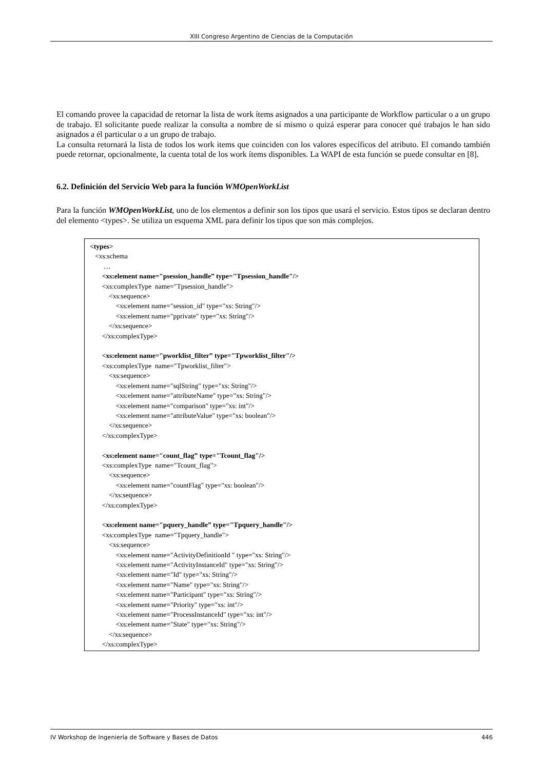XIII Congreso Argentino de Ciencias de la Computación
El comando provee la capacidad de retornar la lista de work ítems asignados a una participante de Workflow particular o a un grupo de trabajo. El solicitante puede realizar la consulta a nombre de sí mismo o quizá esperar para conocer qué trabajos le han sido asignados a él particular o a un grupo de trabajo.
La consulta retornará la lista de todos los work items que coinciden con los valores específicos del atributo. El comando también puede retornar, opcionalmente, la cuenta total de los work ítems disponibles. La WAPI de esta función se puede consultar en [8].
6.2. Definición del Servicio Web para la función WMOpenWorkList
Para la función WMOpenWorkList, uno de los elementos a definir son los tipos que usará el servicio. Estos tipos se declaran dentro del elemento <types>. Se utiliza un esquema XML para definir los tipos que son más complejos.
<types>
<xs:schema
…
<xs:element name="psession_handle” type="Tpsession_handle"/>
<xs:complexType name="Tpsession_handle">
<xs:sequence>
<xs:element name="session_id" type="xs: String"/>
<xs:element name="pprivate" type="xs: String"/>
</xs:sequence>
</xs:complexType>
<xs:element name="pworklist_filter” type="Tpworklist_filter"/>
<xs:complexType name="Tpworklist_filter">
<xs:sequence>
<xs:element name="sqlString" type="xs: String"/>
<xs:element name="attributeName" type="xs: String"/>
<xs:element name="comparison" type="xs: int"/>
<xs:element name="attributeValue" type="xs: boolean"/>
</xs:sequence>
</xs:complexType>
<xs:element name="count_flag” type="Tcount_flag"/>
<xs:complexType name="Tcount_flag">
<xs:sequence>
<xs:element name="countFlag" type="xs: boolean"/>
</xs:sequence>
</xs:complexType>
<xs:element name="pquery_handle” type="Tpquery_handle"/>
<xs:complexType name="Tpquery_handle">
<xs:sequence>
<xs:element name="ActivityDefinitionId " type="xs: String"/>
<xs:element name="ActivityInstanceId" type="xs: String"/>
<xs:element name="Id" type="xs: String"/>
<xs:element name="Name" type="xs: String"/>
<xs:element name="Participant" type="xs: String"/>
<xs:element name="Priority" type="xs: int"/>
<xs:element name="ProcessInstanceId" type="xs: int"/>
<xs:element name="State" type="xs: String"/>
</xs:sequence>
</xs:complexType>
IV Workshop de Ingeniería de Software y Bases de Datos 446